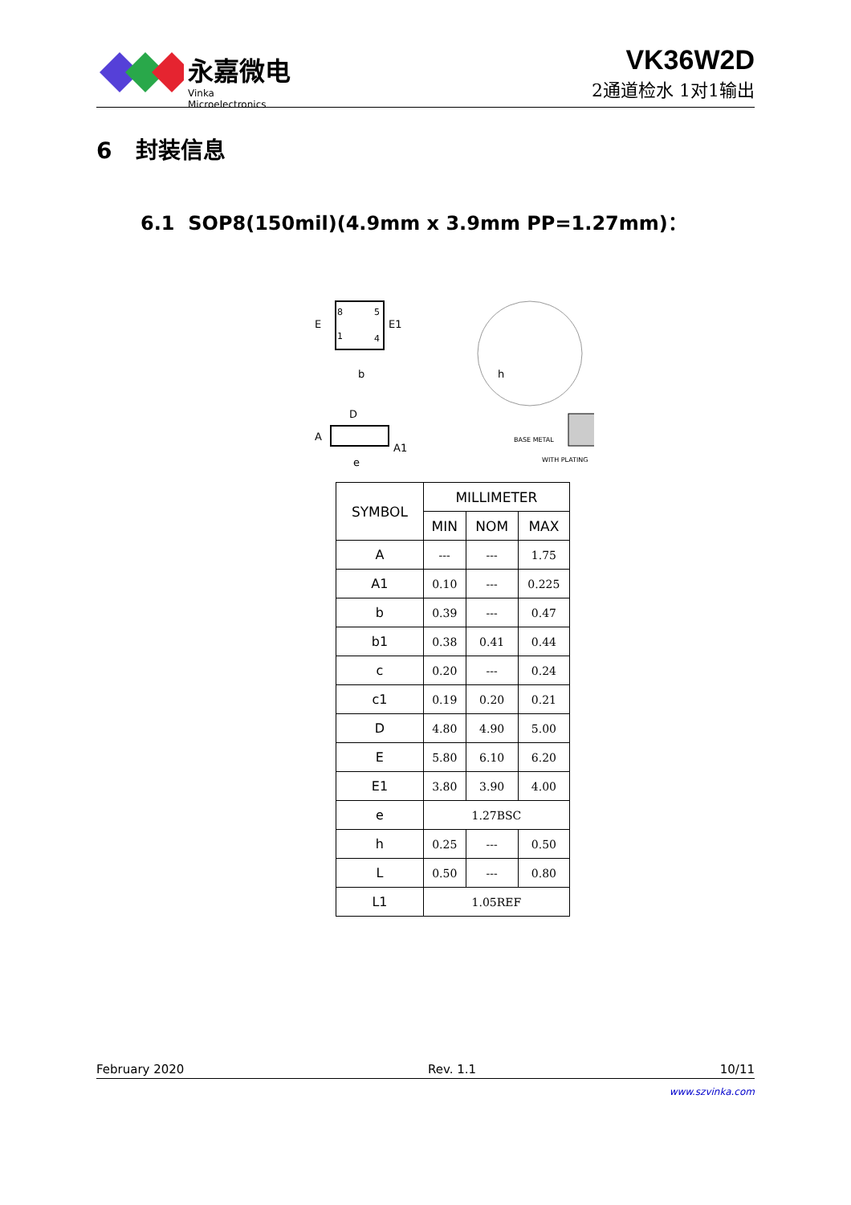永嘉微电
Vinka Microelectronics
VK36W2D
2通道检水 1对1输出
6 封装信息
6.1 SOP8(150mil)(4.9mm x 3.9mm PP=1.27mm)：
8
5
1
4
E
E1
b
D
A
A1
e
h
BASE METAL
WITH PLATING
| SYMBOL | MILLIMETER | | |
| --- | --- | --- | --- |
| | MIN | NOM | MAX |
| A | --- | --- | 1.75 |
| A1 | 0.10 | --- | 0.225 |
| b | 0.39 | --- | 0.47 |
| b1 | 0.38 | 0.41 | 0.44 |
| c | 0.20 | --- | 0.24 |
| c1 | 0.19 | 0.20 | 0.21 |
| D | 4.80 | 4.90 | 5.00 |
| E | 5.80 | 6.10 | 6.20 |
| E1 | 3.80 | 3.90 | 4.00 |
| e | 1.27BSC | | |
| h | 0.25 | --- | 0.50 |
| L | 0.50 | --- | 0.80 |
| L1 | 1.05REF | | |
February 2020 Rev. 1.1 10/11
www.szvinka.com